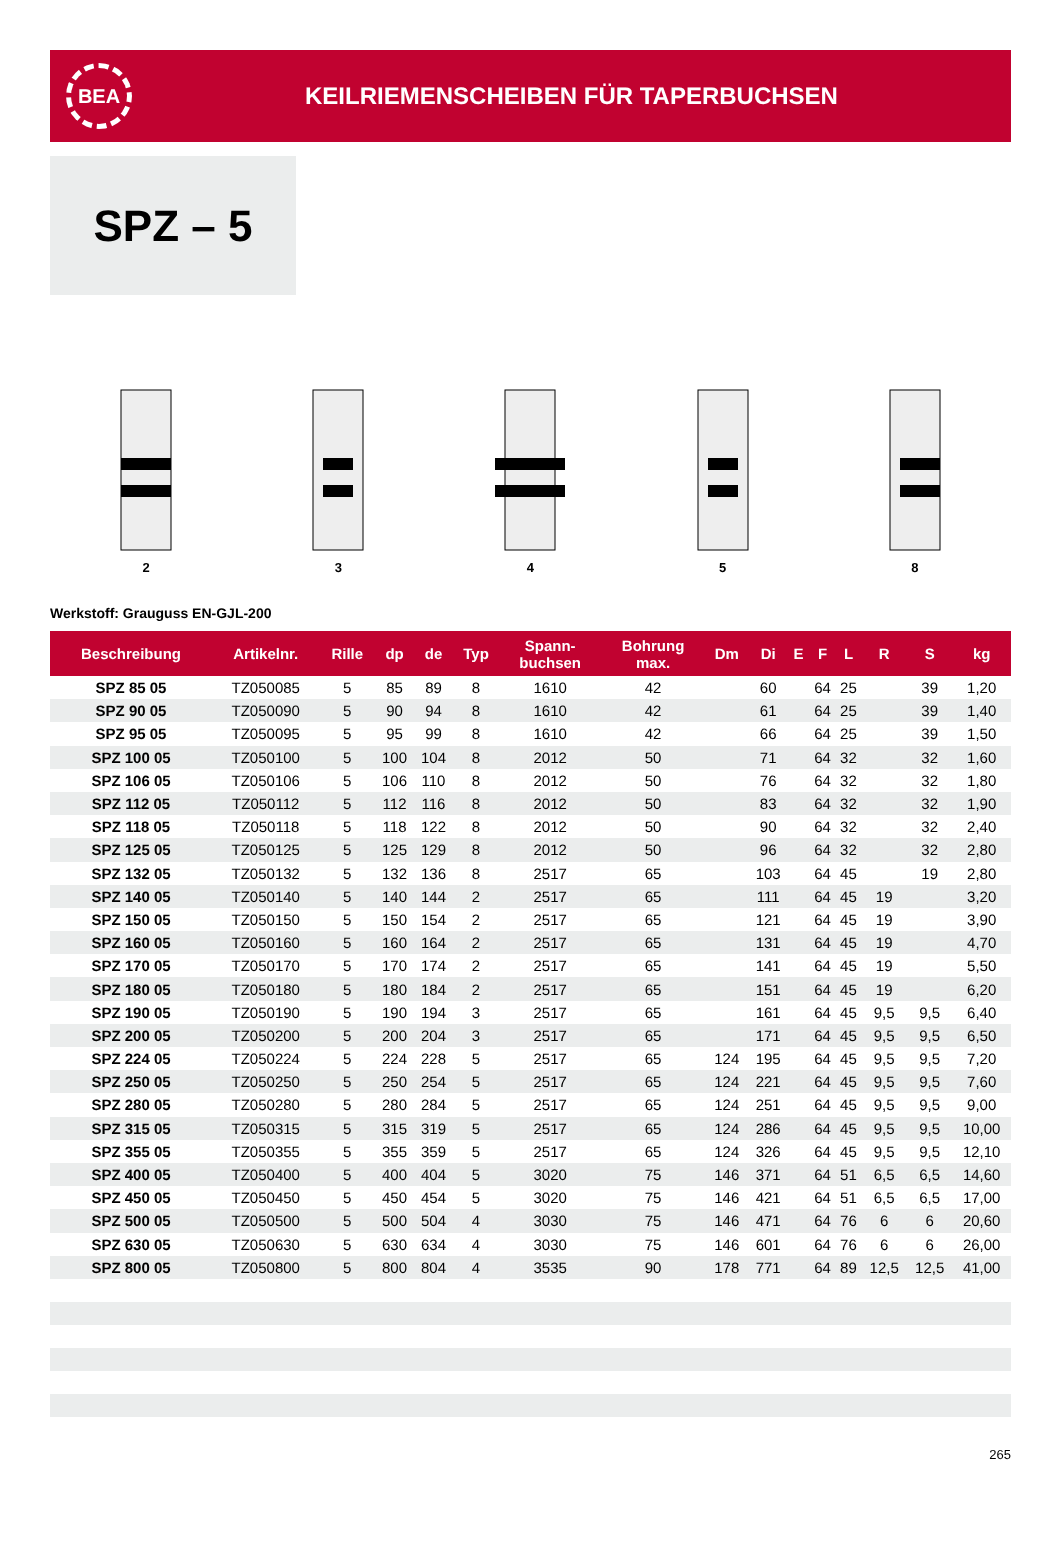BEA
KEILRIEMENSCHEIBEN FÜR TAPERBUCHSEN
SPZ – 5
2 3 4 5 8
Werkstoff: Grauguss EN-GJL-200
| Beschreibung | Artikelnr. | Rille | dp | de | Typ | Spann- buchsen | Bohrung max. | Dm | Di | E | F | L | R | S | kg |
| --- | --- | --- | --- | --- | --- | --- | --- | --- | --- | --- | --- | --- | --- | --- | --- |
| SPZ 85 05 | TZ050085 | 5 | 85 | 89 | 8 | 1610 | 42 | | 60 | | 64 | 25 | | 39 | 1,20 |
| SPZ 90 05 | TZ050090 | 5 | 90 | 94 | 8 | 1610 | 42 | | 61 | | 64 | 25 | | 39 | 1,40 |
| SPZ 95 05 | TZ050095 | 5 | 95 | 99 | 8 | 1610 | 42 | | 66 | | 64 | 25 | | 39 | 1,50 |
| SPZ 100 05 | TZ050100 | 5 | 100 | 104 | 8 | 2012 | 50 | | 71 | | 64 | 32 | | 32 | 1,60 |
| SPZ 106 05 | TZ050106 | 5 | 106 | 110 | 8 | 2012 | 50 | | 76 | | 64 | 32 | | 32 | 1,80 |
| SPZ 112 05 | TZ050112 | 5 | 112 | 116 | 8 | 2012 | 50 | | 83 | | 64 | 32 | | 32 | 1,90 |
| SPZ 118 05 | TZ050118 | 5 | 118 | 122 | 8 | 2012 | 50 | | 90 | | 64 | 32 | | 32 | 2,40 |
| SPZ 125 05 | TZ050125 | 5 | 125 | 129 | 8 | 2012 | 50 | | 96 | | 64 | 32 | | 32 | 2,80 |
| SPZ 132 05 | TZ050132 | 5 | 132 | 136 | 8 | 2517 | 65 | | 103 | | 64 | 45 | | 19 | 2,80 |
| SPZ 140 05 | TZ050140 | 5 | 140 | 144 | 2 | 2517 | 65 | | 111 | | 64 | 45 | 19 | | 3,20 |
| SPZ 150 05 | TZ050150 | 5 | 150 | 154 | 2 | 2517 | 65 | | 121 | | 64 | 45 | 19 | | 3,90 |
| SPZ 160 05 | TZ050160 | 5 | 160 | 164 | 2 | 2517 | 65 | | 131 | | 64 | 45 | 19 | | 4,70 |
| SPZ 170 05 | TZ050170 | 5 | 170 | 174 | 2 | 2517 | 65 | | 141 | | 64 | 45 | 19 | | 5,50 |
| SPZ 180 05 | TZ050180 | 5 | 180 | 184 | 2 | 2517 | 65 | | 151 | | 64 | 45 | 19 | | 6,20 |
| SPZ 190 05 | TZ050190 | 5 | 190 | 194 | 3 | 2517 | 65 | | 161 | | 64 | 45 | 9,5 | 9,5 | 6,40 |
| SPZ 200 05 | TZ050200 | 5 | 200 | 204 | 3 | 2517 | 65 | | 171 | | 64 | 45 | 9,5 | 9,5 | 6,50 |
| SPZ 224 05 | TZ050224 | 5 | 224 | 228 | 5 | 2517 | 65 | 124 | 195 | | 64 | 45 | 9,5 | 9,5 | 7,20 |
| SPZ 250 05 | TZ050250 | 5 | 250 | 254 | 5 | 2517 | 65 | 124 | 221 | | 64 | 45 | 9,5 | 9,5 | 7,60 |
| SPZ 280 05 | TZ050280 | 5 | 280 | 284 | 5 | 2517 | 65 | 124 | 251 | | 64 | 45 | 9,5 | 9,5 | 9,00 |
| SPZ 315 05 | TZ050315 | 5 | 315 | 319 | 5 | 2517 | 65 | 124 | 286 | | 64 | 45 | 9,5 | 9,5 | 10,00 |
| SPZ 355 05 | TZ050355 | 5 | 355 | 359 | 5 | 2517 | 65 | 124 | 326 | | 64 | 45 | 9,5 | 9,5 | 12,10 |
| SPZ 400 05 | TZ050400 | 5 | 400 | 404 | 5 | 3020 | 75 | 146 | 371 | | 64 | 51 | 6,5 | 6,5 | 14,60 |
| SPZ 450 05 | TZ050450 | 5 | 450 | 454 | 5 | 3020 | 75 | 146 | 421 | | 64 | 51 | 6,5 | 6,5 | 17,00 |
| SPZ 500 05 | TZ050500 | 5 | 500 | 504 | 4 | 3030 | 75 | 146 | 471 | | 64 | 76 | 6 | 6 | 20,60 |
| SPZ 630 05 | TZ050630 | 5 | 630 | 634 | 4 | 3030 | 75 | 146 | 601 | | 64 | 76 | 6 | 6 | 26,00 |
| SPZ 800 05 | TZ050800 | 5 | 800 | 804 | 4 | 3535 | 90 | 178 | 771 | | 64 | 89 | 12,5 | 12,5 | 41,00 |
265